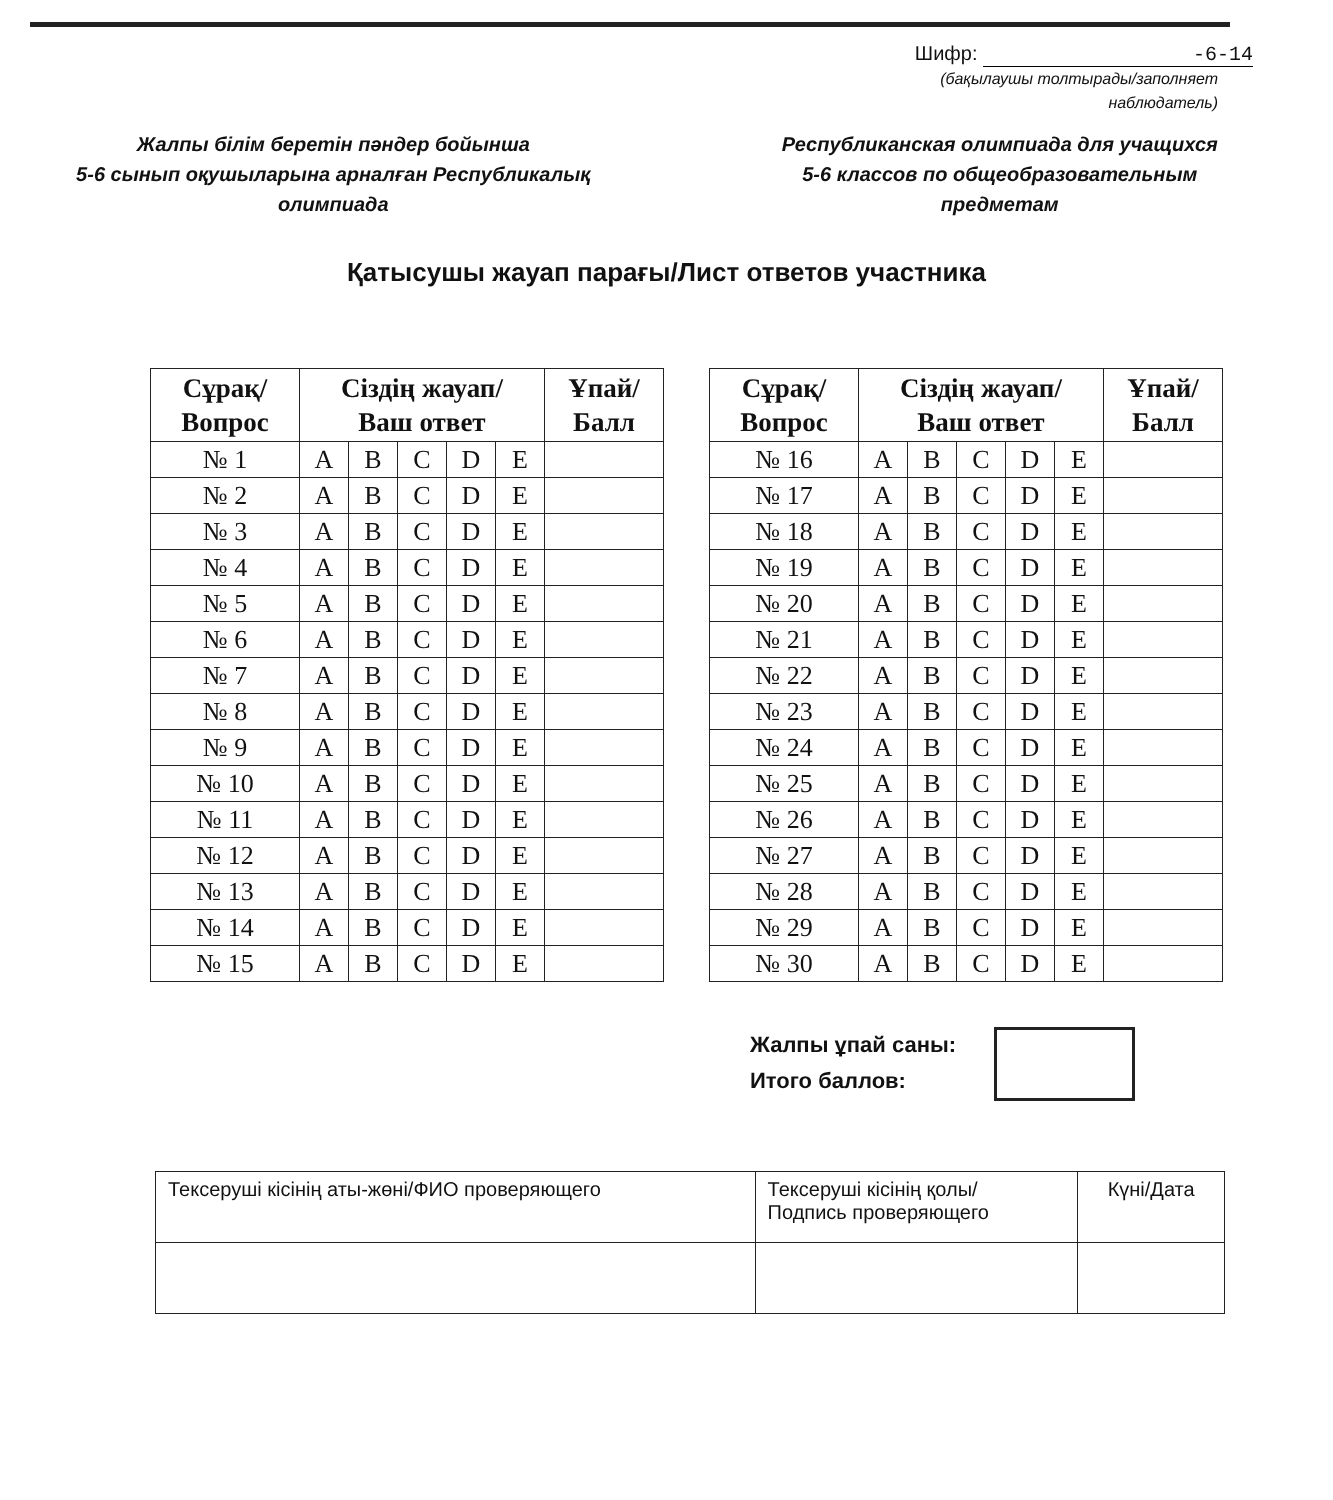Шифр: -6-14
(бақылаушы толтырады/заполняет
наблюдатель)
Жалпы білім беретін пәндер бойынша
5-6 сынып оқушыларына арналған Республикалық
олимпиада
Республиканская олимпиада для учащихся
5-6 классов по общеобразовательным
предметам
Қатысушы жауап парағы/Лист ответов участника
| Сұрақ/ Вопрос | Сіздің жауап/ Ваш ответ | | | | | Ұпай/ Балл |
| --- | --- | --- | --- | --- | --- | --- |
| № 1 | A | B | C | D | E | |
| № 2 | A | B | C | D | E | |
| № 3 | A | B | C | D | E | |
| № 4 | A | B | C | D | E | |
| № 5 | A | B | C | D | E | |
| № 6 | A | B | C | D | E | |
| № 7 | A | B | C | D | E | |
| № 8 | A | B | C | D | E | |
| № 9 | A | B | C | D | E | |
| № 10 | A | B | C | D | E | |
| № 11 | A | B | C | D | E | |
| № 12 | A | B | C | D | E | |
| № 13 | A | B | C | D | E | |
| № 14 | A | B | C | D | E | |
| № 15 | A | B | C | D | E | |
| Сұрақ/ Вопрос | Сіздің жауап/ Ваш ответ | | | | | Ұпай/ Балл |
| --- | --- | --- | --- | --- | --- | --- |
| № 16 | A | B | C | D | E | |
| № 17 | A | B | C | D | E | |
| № 18 | A | B | C | D | E | |
| № 19 | A | B | C | D | E | |
| № 20 | A | B | C | D | E | |
| № 21 | A | B | C | D | E | |
| № 22 | A | B | C | D | E | |
| № 23 | A | B | C | D | E | |
| № 24 | A | B | C | D | E | |
| № 25 | A | B | C | D | E | |
| № 26 | A | B | C | D | E | |
| № 27 | A | B | C | D | E | |
| № 28 | A | B | C | D | E | |
| № 29 | A | B | C | D | E | |
| № 30 | A | B | C | D | E | |
Жалпы ұпай саны:
Итого баллов:
| Тексеруші кісінің аты-жөні/ФИО проверяющего | Тексеруші кісінің қолы/ Подпись проверяющего | Күні/Дата |